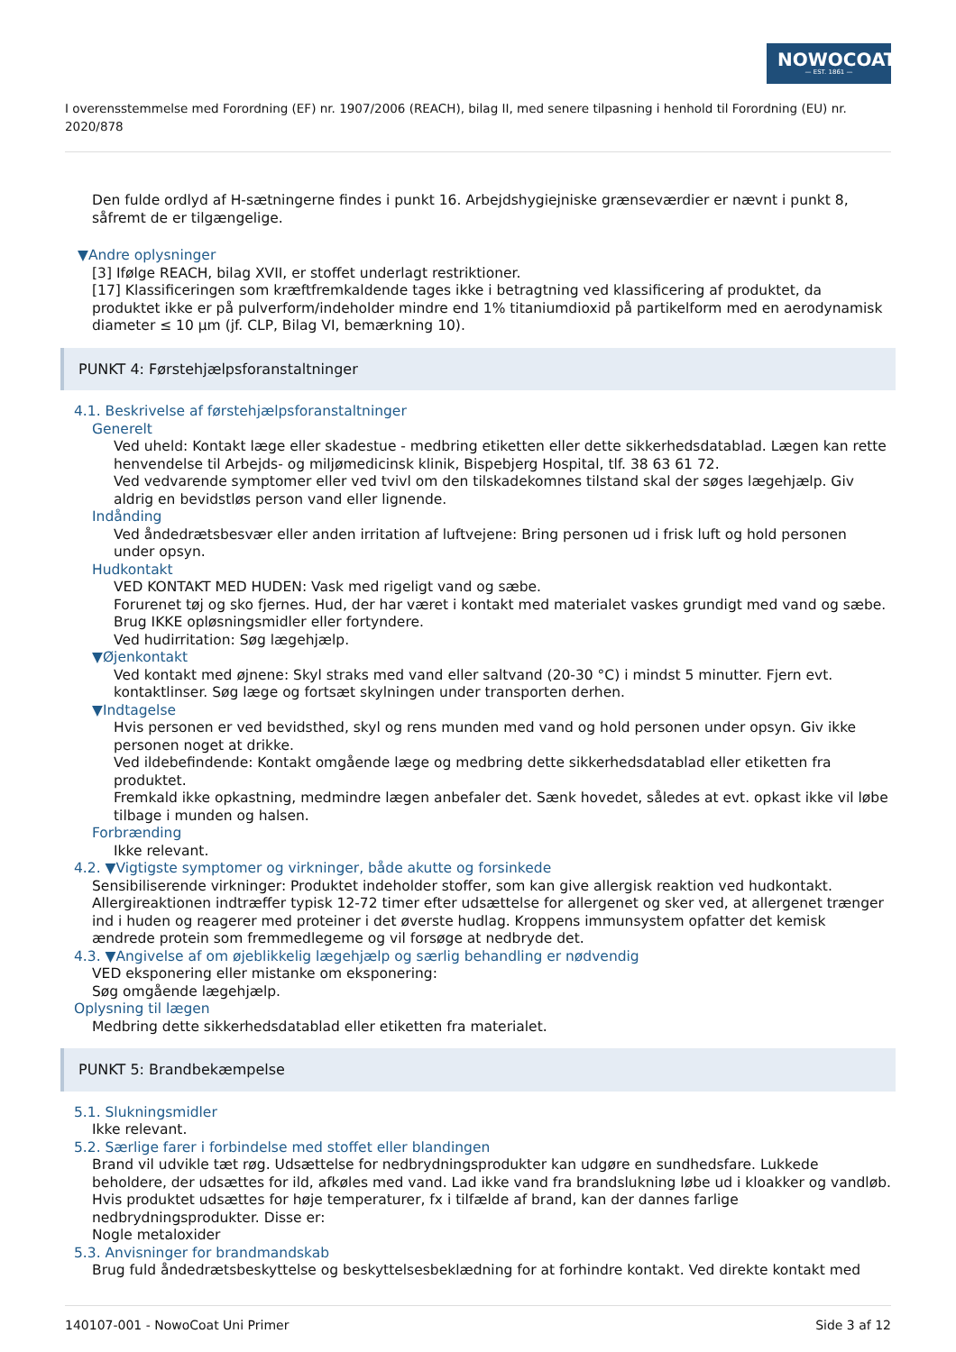NOWOCOAT
— EST. 1861 —
I overensstemmelse med Forordning (EF) nr. 1907/2006 (REACH), bilag II, med senere tilpasning i henhold til Forordning (EU) nr. 2020/878
Den fulde ordlyd af H-sætningerne findes i punkt 16. Arbejdshygiejniske grænseværdier er nævnt i punkt 8, såfremt de er tilgængelige.
▼Andre oplysninger
[3] Ifølge REACH, bilag XVII, er stoffet underlagt restriktioner.
[17] Klassificeringen som kræftfremkaldende tages ikke i betragtning ved klassificering af produktet, da produktet ikke er på pulverform/indeholder mindre end 1% titaniumdioxid på partikelform med en aerodynamisk diameter ≤ 10 µm (jf. CLP, Bilag VI, bemærkning 10).
PUNKT 4: Førstehjælpsforanstaltninger
4.1. Beskrivelse af førstehjælpsforanstaltninger
Generelt
Ved uheld: Kontakt læge eller skadestue - medbring etiketten eller dette sikkerhedsdatablad. Lægen kan rette henvendelse til Arbejds- og miljømedicinsk klinik, Bispebjerg Hospital, tlf. 38 63 61 72.
Ved vedvarende symptomer eller ved tvivl om den tilskadekomnes tilstand skal der søges lægehjælp. Giv aldrig en bevidstløs person vand eller lignende.
Indånding
Ved åndedrætsbesvær eller anden irritation af luftvejene: Bring personen ud i frisk luft og hold personen under opsyn.
Hudkontakt
VED KONTAKT MED HUDEN: Vask med rigeligt vand og sæbe.
Forurenet tøj og sko fjernes. Hud, der har været i kontakt med materialet vaskes grundigt med vand og sæbe.
Brug IKKE opløsningsmidler eller fortyndere.
Ved hudirritation: Søg lægehjælp.
▼Øjenkontakt
Ved kontakt med øjnene: Skyl straks med vand eller saltvand (20-30 °C) i mindst 5 minutter. Fjern evt. kontaktlinser. Søg læge og fortsæt skylningen under transporten derhen.
▼Indtagelse
Hvis personen er ved bevidsthed, skyl og rens munden med vand og hold personen under opsyn. Giv ikke personen noget at drikke.
Ved ildebefindende: Kontakt omgående læge og medbring dette sikkerhedsdatablad eller etiketten fra produktet.
Fremkald ikke opkastning, medmindre lægen anbefaler det. Sænk hovedet, således at evt. opkast ikke vil løbe tilbage i munden og halsen.
Forbrænding
Ikke relevant.
4.2. ▼Vigtigste symptomer og virkninger, både akutte og forsinkede
Sensibiliserende virkninger: Produktet indeholder stoffer, som kan give allergisk reaktion ved hudkontakt. Allergireaktionen indtræffer typisk 12-72 timer efter udsættelse for allergenet og sker ved, at allergenet trænger ind i huden og reagerer med proteiner i det øverste hudlag. Kroppens immunsystem opfatter det kemisk ændrede protein som fremmedlegeme og vil forsøge at nedbryde det.
4.3. ▼Angivelse af om øjeblikkelig lægehjælp og særlig behandling er nødvendig
VED eksponering eller mistanke om eksponering:
Søg omgående lægehjælp.
Oplysning til lægen
Medbring dette sikkerhedsdatablad eller etiketten fra materialet.
PUNKT 5: Brandbekæmpelse
5.1. Slukningsmidler
Ikke relevant.
5.2. Særlige farer i forbindelse med stoffet eller blandingen
Brand vil udvikle tæt røg. Udsættelse for nedbrydningsprodukter kan udgøre en sundhedsfare. Lukkede beholdere, der udsættes for ild, afkøles med vand. Lad ikke vand fra brandslukning løbe ud i kloakker og vandløb.
Hvis produktet udsættes for høje temperaturer, fx i tilfælde af brand, kan der dannes farlige nedbrydningsprodukter. Disse er:
Nogle metaloxider
5.3. Anvisninger for brandmandskab
Brug fuld åndedrætsbeskyttelse og beskyttelsesbeklædning for at forhindre kontakt. Ved direkte kontakt med
140107-001 - NowoCoat Uni Primer Side 3 af 12